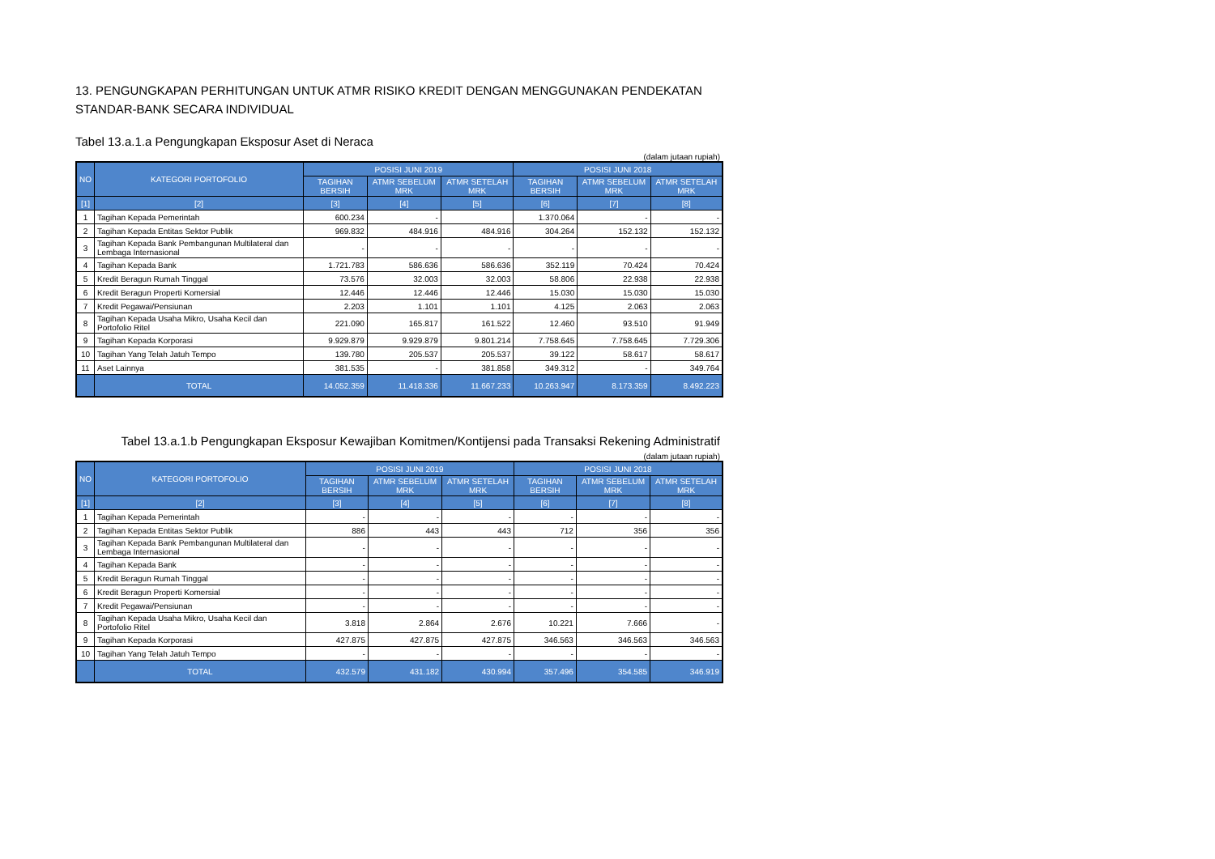13. PENGUNGKAPAN PERHITUNGAN UNTUK ATMR RISIKO KREDIT DENGAN MENGGUNAKAN PENDEKATAN STANDAR-BANK SECARA INDIVIDUAL
Tabel 13.a.1.a Pengungkapan Eksposur Aset di Neraca
(dalam jutaan rupiah)
| NO | KATEGORI PORTOFOLIO | POSISI JUNI 2019 | | | POSISI JUNI 2018 | | |
| --- | --- | --- | --- | --- | --- | --- | --- |
| | | TAGIHAN BERSIH | ATMR SEBELUM MRK | ATMR SETELAH MRK | TAGIHAN BERSIH | ATMR SEBELUM MRK | ATMR SETELAH MRK |
| [1] | [2] | [3] | [4] | [5] | [6] | [7] | [8] |
| 1 | Tagihan Kepada Pemerintah | 600.234 | - | | 1.370.064 | - | - |
| 2 | Tagihan Kepada Entitas Sektor Publik | 969.832 | 484.916 | 484.916 | 304.264 | 152.132 | 152.132 |
| 3 | Tagihan Kepada Bank Pembangunan Multilateral dan Lembaga Internasional | - | - | - | - | - | - |
| 4 | Tagihan Kepada Bank | 1.721.783 | 586.636 | 586.636 | 352.119 | 70.424 | 70.424 |
| 5 | Kredit Beragun Rumah Tinggal | 73.576 | 32.003 | 32.003 | 58.806 | 22.938 | 22.938 |
| 6 | Kredit Beragun Properti Komersial | 12.446 | 12.446 | 12.446 | 15.030 | 15.030 | 15.030 |
| 7 | Kredit Pegawai/Pensiunan | 2.203 | 1.101 | 1.101 | 4.125 | 2.063 | 2.063 |
| 8 | Tagihan Kepada Usaha Mikro, Usaha Kecil dan Portofolio Ritel | 221.090 | 165.817 | 161.522 | 12.460 | 93.510 | 91.949 |
| 9 | Tagihan Kepada Korporasi | 9.929.879 | 9.929.879 | 9.801.214 | 7.758.645 | 7.758.645 | 7.729.306 |
| 10 | Tagihan Yang Telah Jatuh Tempo | 139.780 | 205.537 | 205.537 | 39.122 | 58.617 | 58.617 |
| 11 | Aset Lainnya | 381.535 | - | 381.858 | 349.312 | - | 349.764 |
| | TOTAL | 14.052.359 | 11.418.336 | 11.667.233 | 10.263.947 | 8.173.359 | 8.492.223 |
Tabel 13.a.1.b Pengungkapan Eksposur Kewajiban Komitmen/Kontijensi pada Transaksi Rekening Administratif
(dalam jutaan rupiah)
| NO | KATEGORI PORTOFOLIO | POSISI JUNI 2019 | | | POSISI JUNI 2018 | | |
| --- | --- | --- | --- | --- | --- | --- | --- |
| | | TAGIHAN BERSIH | ATMR SEBELUM MRK | ATMR SETELAH MRK | TAGIHAN BERSIH | ATMR SEBELUM MRK | ATMR SETELAH MRK |
| [1] | [2] | [3] | [4] | [5] | [6] | [7] | [8] |
| 1 | Tagihan Kepada Pemerintah | - | - | - | - | - | - |
| 2 | Tagihan Kepada Entitas Sektor Publik | 886 | 443 | 443 | 712 | 356 | 356 |
| 3 | Tagihan Kepada Bank Pembangunan Multilateral dan Lembaga Internasional | - | - | - | - | - | - |
| 4 | Tagihan Kepada Bank | - | - | - | - | - | - |
| 5 | Kredit Beragun Rumah Tinggal | - | - | - | - | - | - |
| 6 | Kredit Beragun Properti Komersial | - | - | - | - | - | - |
| 7 | Kredit Pegawai/Pensiunan | - | - | - | - | - | - |
| 8 | Tagihan Kepada Usaha Mikro, Usaha Kecil dan Portofolio Ritel | 3.818 | 2.864 | 2.676 | 10.221 | 7.666 | - |
| 9 | Tagihan Kepada Korporasi | 427.875 | 427.875 | 427.875 | 346.563 | 346.563 | 346.563 |
| 10 | Tagihan Yang Telah Jatuh Tempo | - | - | - | - | - | - |
| | TOTAL | 432.579 | 431.182 | 430.994 | 357.496 | 354.585 | 346.919 |